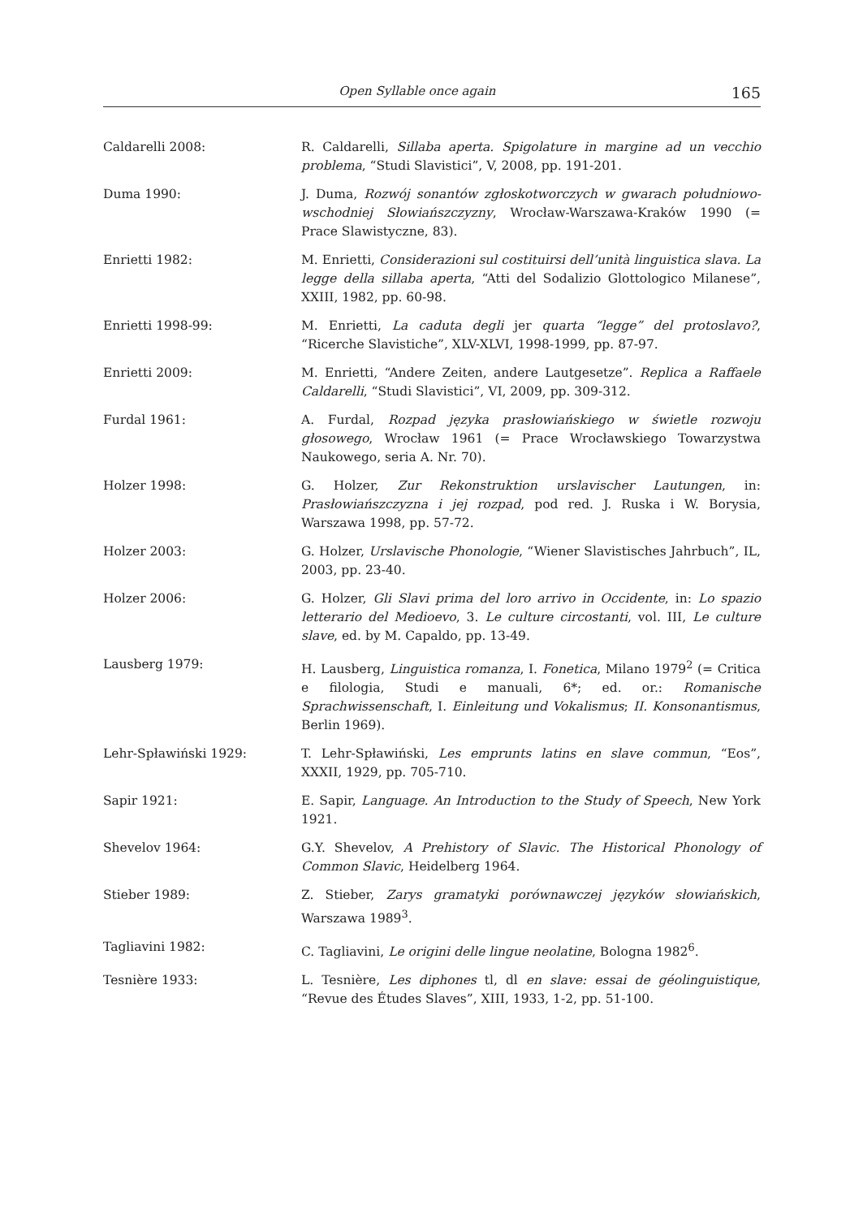Open Syllable once again 165
Caldarelli 2008: R. Caldarelli, Sillaba aperta. Spigolature in margine ad un vecchio problema, “Studi Slavistici”, V, 2008, pp. 191-201.
Duma 1990: J. Duma, Rozwój sonantów zgłoskotworczych w gwarach południowo-wschodniej Słowiańszczyzny, Wrocław-Warszawa-Kraków 1990 (= Prace Slawistyczne, 83).
Enrietti 1982: M. Enrietti, Considerazioni sul costituirsi dell’unità linguistica slava. La legge della sillaba aperta, “Atti del Sodalizio Glottologico Milanese”, XXIII, 1982, pp. 60-98.
Enrietti 1998-99: M. Enrietti, La caduta degli jer quarta “legge” del protoslavo?, “Ricerche Slavistiche”, XLV-XLVI, 1998-1999, pp. 87-97.
Enrietti 2009: M. Enrietti, “Andere Zeiten, andere Lautgesetze”. Replica a Raffaele Caldarelli, “Studi Slavistici”, VI, 2009, pp. 309-312.
Furdal 1961: A. Furdal, Rozpad języka prasłowiańskiego w świetle rozwoju głosowego, Wrocław 1961 (= Prace Wrocławskiego Towarzystwa Naukowego, seria A. Nr. 70).
Holzer 1998: G. Holzer, Zur Rekonstruktion urslavischer Lautungen, in: Prasłowiańszczyzna i jej rozpad, pod red. J. Ruska i W. Borysia, Warszawa 1998, pp. 57-72.
Holzer 2003: G. Holzer, Urslavische Phonologie, “Wiener Slavistisches Jahrbuch”, IL, 2003, pp. 23-40.
Holzer 2006: G. Holzer, Gli Slavi prima del loro arrivo in Occidente, in: Lo spazio letterario del Medioevo, 3. Le culture circostanti, vol. III, Le culture slave, ed. by M. Capaldo, pp. 13-49.
Lausberg 1979: H. Lausberg, Linguistica romanza, I. Fonetica, Milano 1979<sup>2</sup> (= Critica e filologia, Studi e manuali, 6*; ed. or.: Romanische Sprachwissenschaft, I. Einleitung und Vokalismus; II. Konsonantismus, Berlin 1969).
Lehr-Spławiński 1929: T. Lehr-Spławiński, Les emprunts latins en slave commun, “Eos”, XXXII, 1929, pp. 705-710.
Sapir 1921: E. Sapir, Language. An Introduction to the Study of Speech, New York 1921.
Shevelov 1964: G.Y. Shevelov, A Prehistory of Slavic. The Historical Phonology of Common Slavic, Heidelberg 1964.
Stieber 1989: Z. Stieber, Zarys gramatyki porównawczej języków słowiańskich, Warszawa 1989<sup>3</sup>.
Tagliavini 1982: C. Tagliavini, Le origini delle lingue neolatine, Bologna 1982<sup>6</sup>.
Tesnière 1933: L. Tesnière, Les diphones tl, dl en slave: essai de géolinguistique, “Revue des Études Slaves”, XIII, 1933, 1-2, pp. 51-100.